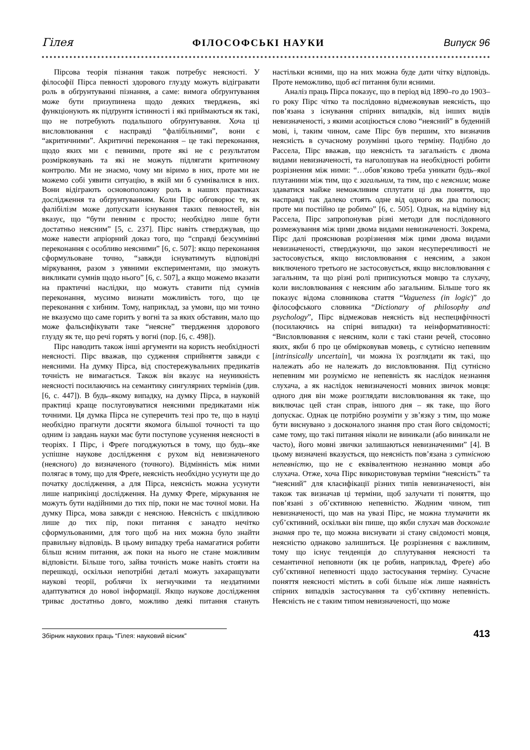Гілея ФІЛОСОФСЬКІ НАУКИ Випуск 96
Пірсова теорія пізнання також потребує неясності. У філософії Пірса певності здорового глузду можуть відігравати роль в обґрунтуванні пізнання, а саме: вимога обґрунтування може бути призупинена щодо деяких тверджень, які функціонують як підґрунтя істинності і які приймаються як такі, що не потребують подальшого обґрунтування. Хоча ці висловлювання є насправді “фалібільними”, вони є “акритичними”. Акритичні переконання – це такі переконання, щодо яких ми є певними, проте які не є результатом розмірковувань та які не можуть підлягати критичному контролю. Ми не знаємо, чому ми віримо в них, проте ми не можемо собі уявити ситуацію, в якій ми б сумнівалися в них. Вони відіграють основоположну роль в наших практиках дослідження та обґрунтуванням. Коли Пірс обговорює те, як фалібілізм може допускати існування таких певностей, він вказує, що “бути певним є просто; необхідно лише бути достатньо неясним” [5, с. 237]. Пірс навіть стверджував, що може навести апріорний доказ того, що “справді безсумнівні переконання є особливо неясними” [6, с. 507]: якщо переконання сформульоване точно, “завжди існуватимуть відповідні міркування, разом з уявними експериментами, що зможуть викликати сумнів щодо нього” [6, с. 507], а якщо можемо вказати на практичні наслідки, що можуть ставити під сумнів переконання, мусимо визнати можливість того, що це переконання є хибним. Тому, наприклад, за умови, що ми точно не вказуємо що саме горить у вогні та за яких обставин, мало що може фальсифікувати таке “неясне” твердження здорового глузду як те, що речі горять у вогні (пор. [6, с. 498]).
Пірс наводить також інші аргументи на користь необхідності неясності. Пірс вважав, що судження сприйняття завжди є неясними. На думку Пірса, від спостережувальних предикатів точність не вимагається. Також він вказує на неуникність неясності посилаючись на семантику сингулярних термінів (див. [6, с. 447]). В будь–якому випадку, на думку Пірса, в науковій практиці краще послуговуватися неясними предикатами ніж точними. Ця думка Пірса не суперечить тезі про те, що в науці необхідно прагнути досягти якомога більшої точності та що одним із завдань науки має бути поступове усунення неясності в теоріях. І Пірс, і Фреґе погоджуються в тому, що будь–яке успішне наукове дослідження є рухом від невизначеного (неясного) до визначеного (точного). Відмінність між ними полягає в тому, що для Фреґе, неясність необхідно усунути ще до початку дослідження, а для Пірса, неясність можна усунути лише наприкінці дослідження. На думку Фреґе, міркування не можуть бути надійними до тих пір, поки не має точної мови. На думку Пірса, мова завжди є неясною. Неясність є шкідливою лише до тих пір, поки питання є занадто нечітко сформульованими, для того щоб на них можна було знайти правильну відповідь. В цьому випадку треба намагатися робити більш ясним питання, аж поки на нього не стане можливим відповісти. Більше того, зайва точність може навіть стояти на перешкоді, оскільки непотрібні деталі можуть захаращувати наукові теорії, роблячи їх негнучкими та нездатними адаптуватися до нової інформації. Якщо наукове дослідження триває достатньо довго, можливо деякі питання стануть настільки ясними, що на них можна буде дати чітку відповідь. Проте неможливо, щоб всі питання були ясними.
Аналіз праць Пірса показує, що в період від 1890–го до 1903–го року Пірс чітко та послідовно відмежовував неясність, що пов’язана з існування спірних випадків, від інших видів невизначеності, з якими асоціюється слово “неясний” в буденній мові, і, таким чином, саме Пірс був першим, хто визначив неясність в сучасному розумінні цього терміну. Подібно до Рассела, Пірс вважав, що неясність та загальність є двома видами невизначеності, та наголошував на необхідності робити розрізнення між ними: “…обов’язково треба уникати будь–якої плутанини між тим, що є загальним, та тим, що є неясним; може здаватися майже неможливим сплутати ці два поняття, що насправді так далеко стоять одне від одного як два полюси; проте ми постійно це робимо” [6, с. 505]. Однак, на відміну від Рассела, Пірс запропонував різні методи для послідовного розмежування між цими двома видами невизначеності. Зокрема, Пірс далі прояснював розрізнення між цими двома видами невизначеності, стверджуючи, що закон несуперечливості не застосовується, якщо висловлювання є неясним, а закон виключеного третього не застосовується, якщо висловлювання є загальним, та що різні ролі приписуються мовцю та слухачу, коли висловлювання є неясним або загальним. Більше того як показує відома словникова стаття “Vagueness (in logic)” до філософського словника “Dictionary of philosophy and psychology”, Пірс відмежовав неясність від неспецифічності (посилаючись на спірні випадки) та неінформативності: “Висловлювання є неясним, коли є такі стани речей, стосовно яких, якби б про це обмірковував мовець, є сутнісно непевним [intrinsically uncertain], чи можна їх розглядати як такі, що належать або не належать до висловлювання. Під сутнісно непевним ми розуміємо не непевність як наслідок незнання слухача, а як наслідок невизначеності мовних звичок мовця: одного дня він може розглядати висловлювання як таке, що виключає цей стан справ, іншого дня – як таке, що його допускає. Однак це потрібно розуміти у зв’язку з тим, що може бути виснувано з досконалого знання про стан його свідомості; саме тому, що такі питання ніколи не виникали (або виникали не часто), його мовні звички залишаються невизначеними” [4]. В цьому визначені вказується, що неясність пов’язана з сутнісною непевністю, що не є еквівалентною незнанню мовця або слухача. Отже, хоча Пірс використовував терміни “неясність” та “неясний” для класифікації різних типів невизначеності, він також так визначав ці терміни, щоб залучати ті поняття, що пов’язані з об’єктивною непевністю. Жодним чином, тип невизначеності, що мав на увазі Пірс, не можна тлумачити як суб’єктивний, оскільки він пише, що якби слухач мав досконале знання про те, що можна виснувати зі стану свідомості мовця, неясністю однаково залишиться. Це розрізнення є важливим, тому що існує тенденція до сплутування неясності та семантичної неповноти (як це робив, наприклад, Фреґе) або суб’єктивної непевності щодо застосування терміну. Сучасне поняття неясності містить в собі більше ніж лише наявність спірних випадків застосування та суб’єктивну непевність. Неясність не є таким типом невизначеності, що може
Збірник наукових праць “Гілея: науковий вісник”
413